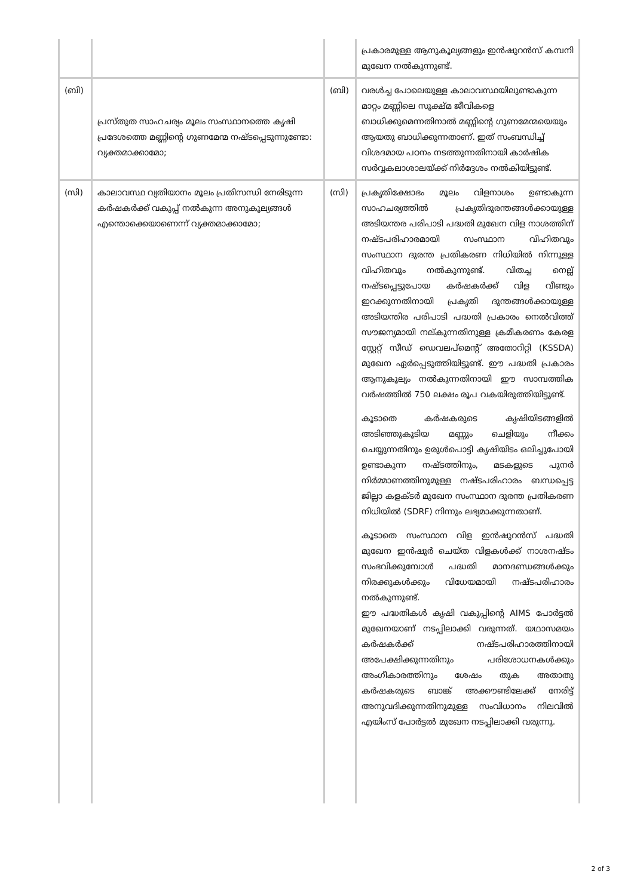| | | | പ്രകാരമുള്ള ആനുകൂല്യങ്ങളും ഇൻഷുറൻസ് കമ്പനി മുഖേന നൽകുന്നുണ്ട്. |
| (ബി) | പ്രസ്തുത സാഹചര്യം മൂലം സംസ്ഥാനത്തെ കൃഷി പ്രദേശത്തെ മണ്ണിന്റെ ഗുണമേന്മ നഷ്ടപ്പെടുന്നുണ്ടോ: വ്യക്തമാക്കാമോ; | (ബി) | വരൾച്ച പോലെയുള്ള കാലാവസ്ഥയിലുണ്ടാകുന്ന മാറ്റം മണ്ണിലെ സൂക്ഷ്മ ജീവികളെ ബാധിക്കുമെന്നതിനാൽ മണ്ണിന്റെ ഗുണമേന്മയെയും ആയതു ബാധിക്കുന്നതാണ്. ഇത് സംബന്ധിച്ച് വിശദമായ പഠനം നടത്തുന്നതിനായി കാർഷിക സർവ്വകലാശാലയ്ക്ക് നിർദ്ദേശം നൽകിയിട്ടുണ്ട്. |
| (സി) | കാലാവസ്ഥ വ്യതിയാനം മൂലം പ്രതിസന്ധി നേരിടുന്ന കർഷകർക്ക് വകുപ്പ് നൽകുന്ന അനുകൂല്യങ്ങൾ എന്തൊക്കെയാണെന്ന് വ്യക്തമാക്കാമോ; | (സി) | പ്രകൃതിക്ഷോഭം മൂലം വിളനാശം ഉണ്ടാകുന്ന സാഹചര്യത്തിൽ പ്രകൃതിദുരന്തങ്ങൾക്കായുള്ള അടിയന്തര പരിപാടി പദ്ധതി മുഖേന വിള നാശത്തിന് നഷ്ടപരിഹാരമായി സംസ്ഥാന വിഹിതവും സംസ്ഥാന ദുരന്ത പ്രതികരണ നിധിയിൽ നിന്നുള്ള വിഹിതവും നൽകുന്നുണ്ട്. വിതച്ച നെല്ല് നഷ്ടപ്പെട്ടുപോയ കർഷകർക്ക് വിള വീണ്ടും ഇറക്കുന്നതിനായി പ്രകൃതി ദുന്തങ്ങൾക്കായുള്ള അടിയന്തിര പരിപാടി പദ്ധതി പ്രകാരം നെൽവിത്ത് സൗജന്യമായി നല്കുന്നതിനുള്ള ക്രമീകരണം കേരള സ്റ്റേറ്റ് സീഡ് ഡെവലപ്മെന്റ് അതോറിറ്റി (KSSDA) മുഖേന ഏർപ്പെടുത്തിയിട്ടുണ്ട്. ഈ പദ്ധതി പ്രകാരം ആനുകൂല്യം നൽകുന്നതിനായി ഈ സാമ്പത്തിക വർഷത്തിൽ 750 ലക്ഷം രൂപ വകയിരുത്തിയിട്ടുണ്ട്. കൂടാതെ കർഷകരുടെ കൃഷിയിടങ്ങളിൽ അടിഞ്ഞുകൂടിയ മണ്ണും ചെളിയും നീക്കം ചെയ്യുന്നതിനും ഉരുൾപൊട്ടി കൃഷിയിടം ഒലിച്ചുപോയി ഉണ്ടാകുന്ന നഷ്ടത്തിനും, മടകളുടെ പുനർ നിർമ്മാണത്തിനുമുള്ള നഷ്ടപരിഹാരം ബന്ധപ്പെട്ട ജില്ലാ കളക്ടർ മുഖേന സംസ്ഥാന ദുരന്ത പ്രതികരണ നിധിയിൽ (SDRF) നിന്നും ലഭ്യമാക്കുന്നതാണ്. കൂടാതെ സംസ്ഥാന വിള ഇൻഷുറൻസ് പദ്ധതി മുഖേന ഇൻഷുർ ചെയ്ത വിളകൾക്ക് നാശനഷ്ടം സംഭവിക്കുമ്പോൾ പദ്ധതി മാനദണ്ഡങ്ങൾക്കും നിരക്കുകൾക്കും വിധേയമായി നഷ്ടപരിഹാരം നൽകുന്നുണ്ട്. ഈ പദ്ധതികൾ കൃഷി വകുപ്പിന്റെ AIMS പോർട്ടൽ മുഖേനയാണ് നടപ്പിലാക്കി വരുന്നത്. യഥാസമയം കർഷകർക്ക് നഷ്ടപരിഹാരത്തിനായി അപേക്ഷിക്കുന്നതിനും പരിശോധനകൾക്കും അംഗീകാരത്തിനും ശേഷം തുക അതാതു കർഷകരുടെ ബാങ്ക് അക്കൗണ്ടിലേക്ക് നേരിട്ട് അനുവദിക്കുന്നതിനുമുള്ള സംവിധാനം നിലവിൽ എയിംസ് പോർട്ടൽ മുഖേന നടപ്പിലാക്കി വരുന്നു. |
2 of 3